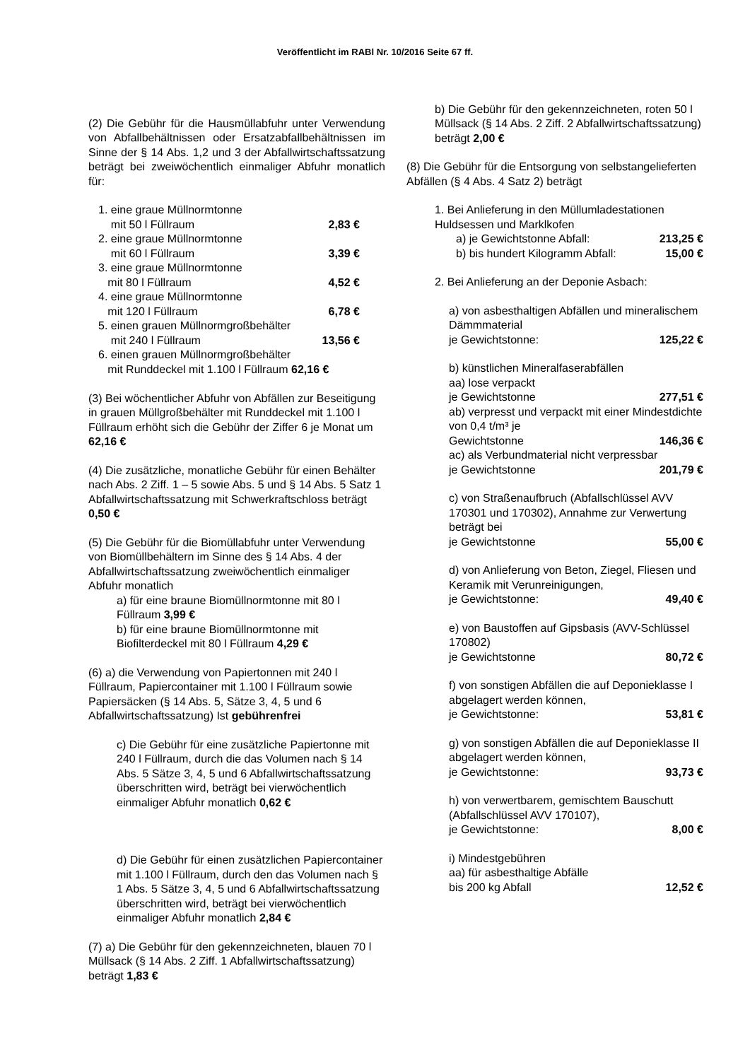Veröffentlicht im RABl Nr. 10/2016 Seite 67 ff.
(2) Die Gebühr für die Hausmüllabfuhr unter Verwendung von Abfallbehältnissen oder Ersatzabfallbehältnissen im Sinne der § 14 Abs. 1,2 und 3 der Abfallwirtschaftssatzung beträgt bei zweiwöchentlich einmaliger Abfuhr monatlich für:
1. eine graue Müllnormtonne
mit 50 l Füllraum 2,83 €
2. eine graue Müllnormtonne
mit 60 l Füllraum 3,39 €
3. eine graue Müllnormtonne
mit 80 l Füllraum 4,52 €
4. eine graue Müllnormtonne
mit 120 l Füllraum 6,78 €
5. einen grauen Müllnormgroßbehälter
mit 240 l Füllraum 13,56 €
6. einen grauen Müllnormgroßbehälter
mit Runddeckel mit 1.100 l Füllraum 62,16 €
(3) Bei wöchentlicher Abfuhr von Abfällen zur Beseitigung in grauen Müllgroßbehälter mit Runddeckel mit 1.100 l Füllraum erhöht sich die Gebühr der Ziffer 6 je Monat um 62,16 €
(4) Die zusätzliche, monatliche Gebühr für einen Behälter nach Abs. 2 Ziff. 1 – 5 sowie Abs. 5 und § 14 Abs. 5 Satz 1 Abfallwirtschaftssatzung mit Schwerkraftschloss beträgt 0,50 €
(5) Die Gebühr für die Biomüllabfuhr unter Verwendung von Biomüllbehältern im Sinne des § 14 Abs. 4 der Abfallwirtschaftssatzung zweiwöchentlich einmaliger Abfuhr monatlich
a) für eine braune Biomüllnormtonne mit 80 l Füllraum 3,99 €
b) für eine braune Biomüllnormtonne mit Biofilterdeckel mit 80 l Füllraum 4,29 €
(6) a) die Verwendung von Papiertonnen mit 240 l Füllraum, Papiercontainer mit 1.100 l Füllraum sowie Papiersäcken (§ 14 Abs. 5, Sätze 3, 4, 5 und 6 Abfallwirtschaftssatzung) Ist gebührenfrei
c) Die Gebühr für eine zusätzliche Papiertonne mit 240 l Füllraum, durch die das Volumen nach § 14 Abs. 5 Sätze 3, 4, 5 und 6 Abfallwirtschaftssatzung überschritten wird, beträgt bei vierwöchentlich einmaliger Abfuhr monatlich 0,62 €
d) Die Gebühr für einen zusätzlichen Papiercontainer mit 1.100 l Füllraum, durch den das Volumen nach § 1 Abs. 5 Sätze 3, 4, 5 und 6 Abfallwirtschaftssatzung überschritten wird, beträgt bei vierwöchentlich einmaliger Abfuhr monatlich 2,84 €
(7) a) Die Gebühr für den gekennzeichneten, blauen 70 l Müllsack (§ 14 Abs. 2 Ziff. 1 Abfallwirtschaftssatzung) beträgt 1,83 €
b) Die Gebühr für den gekennzeichneten, roten 50 l Müllsack (§ 14 Abs. 2 Ziff. 2 Abfallwirtschaftssatzung) beträgt 2,00 €
(8) Die Gebühr für die Entsorgung von selbstangelieferten Abfällen (§ 4 Abs. 4 Satz 2) beträgt
1. Bei Anlieferung in den Müllumladestationen Huldsessen und Marklkofen
a) je Gewichtstonne Abfall: 213,25 €
b) bis hundert Kilogramm Abfall: 15,00 €
2. Bei Anlieferung an der Deponie Asbach:
a) von asbesthaltigen Abfällen und mineralischem Dämmmaterial
je Gewichtstonne: 125,22 €
b) künstlichen Mineralfaserabfällen
aa) lose verpackt
je Gewichtstonne 277,51 €
ab) verpresst und verpackt mit einer Mindestdichte von 0,4 t/m³ je
Gewichtstonne 146,36 €
ac) als Verbundmaterial nicht verpressbar
je Gewichtstonne 201,79 €
c) von Straßenaufbruch (Abfallschlüssel AVV 170301 und 170302), Annahme zur Verwertung beträgt bei
je Gewichtstonne 55,00 €
d) von Anlieferung von Beton, Ziegel, Fliesen und Keramik mit Verunreinigungen,
je Gewichtstonne: 49,40 €
e) von Baustoffen auf Gipsbasis (AVV-Schlüssel 170802)
je Gewichtstonne 80,72 €
f) von sonstigen Abfällen die auf Deponieklasse I abgelagert werden können,
je Gewichtstonne: 53,81 €
g) von sonstigen Abfällen die auf Deponieklasse II abgelagert werden können,
je Gewichtstonne: 93,73 €
h) von verwertbarem, gemischtem Bauschutt (Abfallschlüssel AVV 170107),
je Gewichtstonne: 8,00 €
i) Mindestgebühren
aa) für asbesthaltige Abfälle
bis 200 kg Abfall 12,52 €